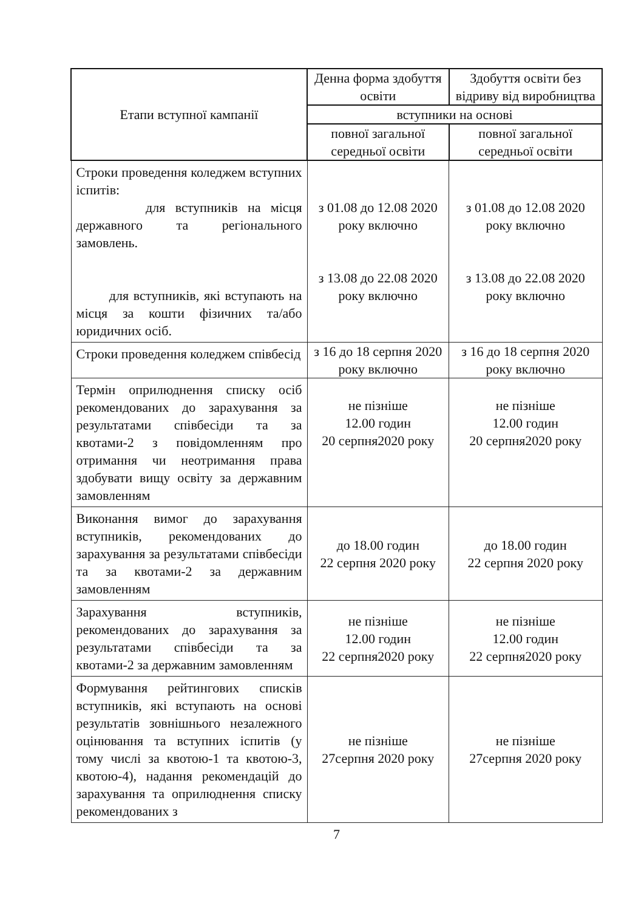| Етапи вступної кампанії | Денна форма здобуття освіти | Здобуття освіти без відриву від виробництва |
| --- | --- | --- |
| | вступники на основі | |
| | повної загальної середньої освіти | повної загальної середньої освіти |
| Строки проведення коледжем вступних іспитів: для вступників на місця державного та регіонального замовлень. для вступників, які вступають на місця за кошти фізичних та/або юридичних осіб. | з 01.08 до 12.08 2020 року включно з 13.08 до 22.08 2020 року включно | з 01.08 до 12.08 2020 року включно з 13.08 до 22.08 2020 року включно |
| Строки проведення коледжем співбесід | з 16 до 18 серпня 2020 року включно | з 16 до 18 серпня 2020 року включно |
| Термін оприлюднення списку осіб рекомендованих до зарахування за результатами співбесіди та за квотами-2 з повідомленням про отримання чи неотримання права здобувати вищу освіту за державним замовленням | не пізніше 12.00 годин 20 серпня2020 року | не пізніше 12.00 годин 20 серпня2020 року |
| Виконання вимог до зарахування вступників, рекомендованих до зарахування за результатами співбесіди та за квотами-2 за державним замовленням | до 18.00 годин 22 серпня 2020 року | до 18.00 годин 22 серпня 2020 року |
| Зарахування вступників, рекомендованих до зарахування за результатами співбесіди та за квотами-2 за державним замовленням | не пізніше 12.00 годин 22 серпня2020 року | не пізніше 12.00 годин 22 серпня2020 року |
| Формування рейтингових списків вступників, які вступають на основі результатів зовнішнього незалежного оцінювання та вступних іспитів (у тому числі за квотою-1 та квотою-3, квотою-4), надання рекомендацій до зарахування та оприлюднення списку рекомендованих з | не пізніше 27серпня 2020 року | не пізніше 27серпня 2020 року |
7